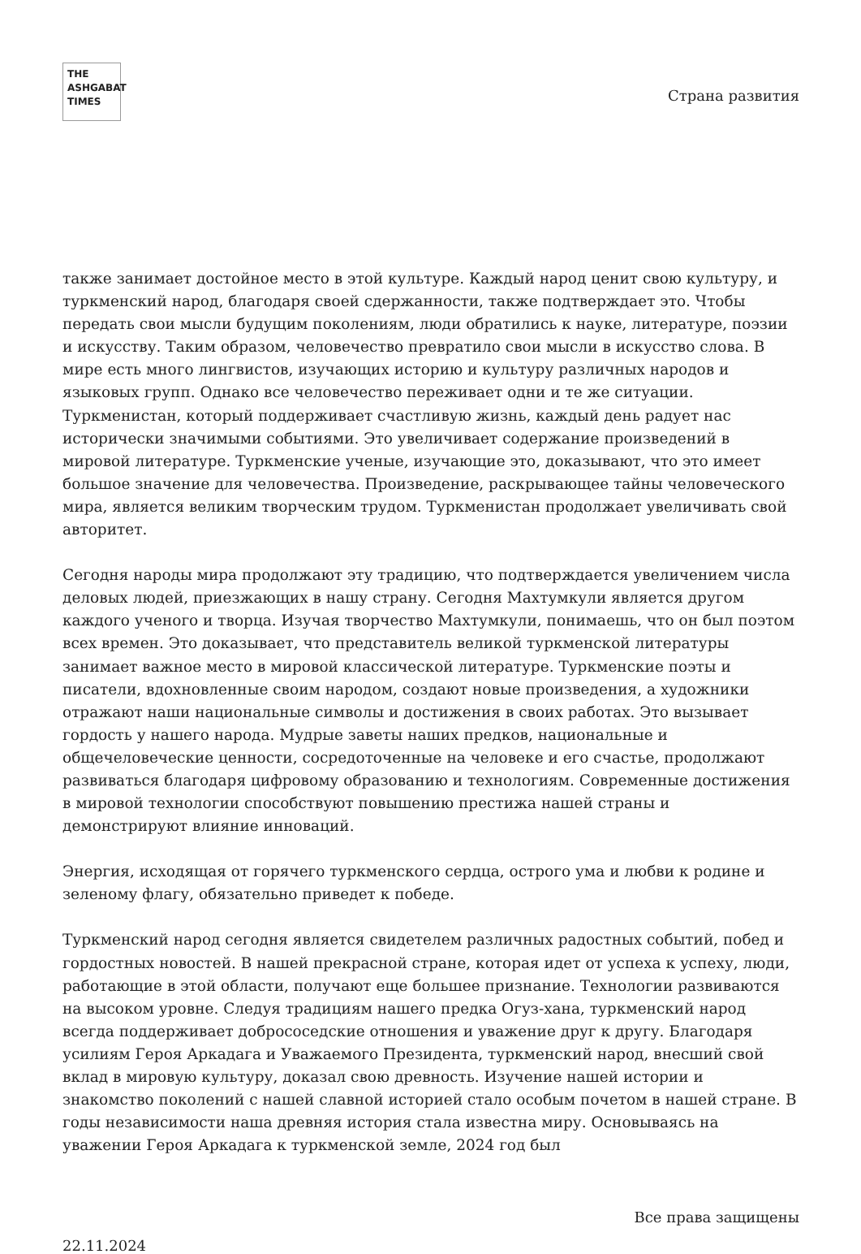THE
ASHGABAT
TIMES
Страна развития
также занимает достойное место в этой культуре. Каждый народ ценит свою культуру, и туркменский народ, благодаря своей сдержанности, также подтверждает это. Чтобы передать свои мысли будущим поколениям, люди обратились к науке, литературе, поэзии и искусству. Таким образом, человечество превратило свои мысли в искусство слова. В мире есть много лингвистов, изучающих историю и культуру различных народов и языковых групп. Однако все человечество переживает одни и те же ситуации. Туркменистан, который поддерживает счастливую жизнь, каждый день радует нас исторически значимыми событиями. Это увеличивает содержание произведений в мировой литературе. Туркменские ученые, изучающие это, доказывают, что это имеет большое значение для человечества. Произведение, раскрывающее тайны человеческого мира, является великим творческим трудом. Туркменистан продолжает увеличивать свой авторитет.
Сегодня народы мира продолжают эту традицию, что подтверждается увеличением числа деловых людей, приезжающих в нашу страну. Сегодня Махтумкули является другом каждого ученого и творца. Изучая творчество Махтумкули, понимаешь, что он был поэтом всех времен. Это доказывает, что представитель великой туркменской литературы занимает важное место в мировой классической литературе. Туркменские поэты и писатели, вдохновленные своим народом, создают новые произведения, а художники отражают наши национальные символы и достижения в своих работах. Это вызывает гордость у нашего народа. Мудрые заветы наших предков, национальные и общечеловеческие ценности, сосредоточенные на человеке и его счастье, продолжают развиваться благодаря цифровому образованию и технологиям. Современные достижения в мировой технологии способствуют повышению престижа нашей страны и демонстрируют влияние инноваций.
Энергия, исходящая от горячего туркменского сердца, острого ума и любви к родине и зеленому флагу, обязательно приведет к победе.
Туркменский народ сегодня является свидетелем различных радостных событий, побед и гордостных новостей. В нашей прекрасной стране, которая идет от успеха к успеху, люди, работающие в этой области, получают еще большее признание. Технологии развиваются на высоком уровне. Следуя традициям нашего предка Огуз-хана, туркменский народ всегда поддерживает добрососедские отношения и уважение друг к другу. Благодаря усилиям Героя Аркадага и Уважаемого Президента, туркменский народ, внесший свой вклад в мировую культуру, доказал свою древность. Изучение нашей истории и знакомство поколений с нашей славной историей стало особым почетом в нашей стране. В годы независимости наша древняя история стала известна миру. Основываясь на уважении Героя Аркадага к туркменской земле, 2024 год был
Все права защищены
22.11.2024